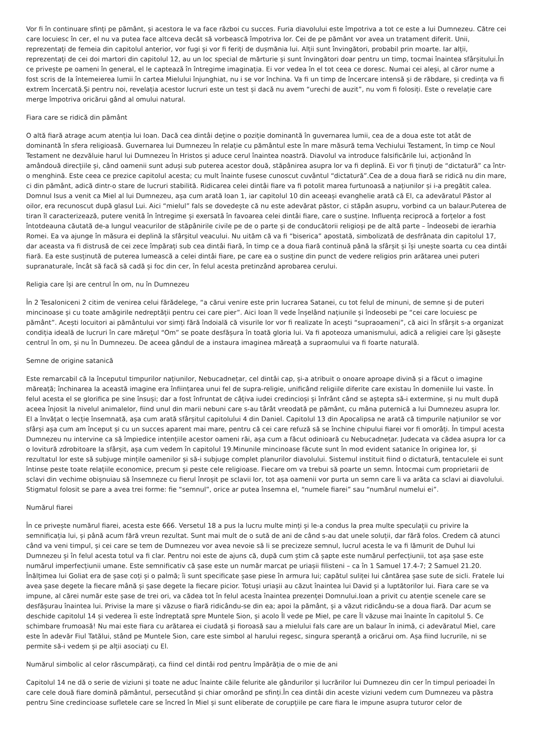Vor fi în continuare sfinți pe pământ, și acestora le va face război cu succes. Furia diavolului este împotriva a tot ce este a lui Dumnezeu. Către cei care locuiesc în cer, el nu va putea face altceva decât să vorbească împotriva lor. Cei de pe pământ vor avea un tratament diferit. Unii, reprezentați de femeia din capitolul anterior, vor fugi și vor fi feriți de dușmănia lui. Alții sunt învingători, probabil prin moarte. Iar alții, reprezentați de cei doi martori din capitolul 12, au un loc special de mărturie și sunt învingători doar pentru un timp, tocmai înaintea sfârșitului.În ce privește pe oameni în general, el le captează în întregime imaginația. Ei vor vedea în el tot ceea ce doresc. Numai cei aleși, al căror nume a fost scris de la întemeierea lumii în cartea Mielului înjunghiat, nu i se vor închina. Va fi un timp de încercare intensă și de răbdare, și credința va fi extrem încercată.Și pentru noi, revelația acestor lucruri este un test și dacă nu avem “urechi de auzit”, nu vom fi folosiți. Este o revelație care merge împotriva oricărui gând al omului natural.
Fiara care se ridică din pământ
O altă fiară atrage acum atenția lui Ioan. Dacă cea dintâi deține o poziție dominantă în guvernarea lumii, cea de a doua este tot atât de dominantă în sfera religioasă. Guvernarea lui Dumnezeu în relație cu pământul este în mare măsură tema Vechiului Testament, în timp ce Noul Testament ne dezvăluie harul lui Dumnezeu în Hristos și aduce cerul înaintea noastră. Diavolul va introduce falsificările lui, acționând în amândouă direcțiile și, când oamenii sunt aduși sub puterea acestor două, stăpânirea asupra lor va fi deplină. Ei vor fi ținuți de “dictatură” ca într-o menghină. Este ceea ce prezice capitolul acesta; cu mult înainte fusese cunoscut cuvântul “dictatură”.Cea de a doua fiară se ridică nu din mare, ci din pământ, adică dintr-o stare de lucruri stabilită. Ridicarea celei dintâi fiare va fi potolit marea furtunoasă a națiunilor și i-a pregătit calea. Domnul Isus a venit ca Miel al lui Dumnezeu, așa cum arată Ioan 1, iar capitolul 10 din aceeași evanghelie arată că El, ca adevăratul Păstor al oilor, era recunoscut după glasul Lui. Aici “mielul” fals se dovedește că nu este adevărat păstor, ci stăpân asupru, vorbind ca un balaur.Puterea de tiran îl caracterizează, putere venită în întregime și exersată în favoarea celei dintâi fiare, care o susține. Influența reciprocă a forțelor a fost întotdeauna căutată de-a lungul veacurilor de stăpânirile civile pe de o parte și de conducătorii religioși pe de altă parte – îndeosebi de ierarhia Romei. Ea va ajunge în măsura ei deplină la sfârșitul veacului. Nu uităm că va fi “biserica” apostată, simbolizată de desfrânata din capitolul 17, dar aceasta va fi distrusă de cei zece împărați sub cea dintâi fiară, în timp ce a doua fiară continuă până la sfârșit și își unește soarta cu cea dintâi fiară. Ea este susținută de puterea lumească a celei dintâi fiare, pe care ea o susține din punct de vedere religios prin arătarea unei puteri supranaturale, încât să facă să cadă și foc din cer, în felul acesta pretinzând aprobarea cerului.
Religia care își are centrul în om, nu în Dumnezeu
În 2 Tesaloniceni 2 citim de venirea celui fărădelege, “a cărui venire este prin lucrarea Satanei, cu tot felul de minuni, de semne și de puteri mincinoase și cu toate amăgirile nedreptății pentru cei care pier”. Aici Ioan îl vede înșelând națiunile și îndeosebi pe “cei care locuiesc pe pământ”. Acești locuitori ai pământului vor simți fără îndoială că visurile lor vor fi realizate în acești “supraoameni”, că aici în sfârșit s-a organizat condiția ideală de lucruri în care măreţul “Om” se poate desfășura în toată gloria lui. Va fi apoteoza umanismului, adică a religiei care își găsește centrul în om, și nu în Dumnezeu. De aceea gândul de a instaura imaginea măreață a supraomului va fi foarte naturală.
Semne de origine satanică
Este remarcabil că la începutul timpurilor națiunilor, Nebucadnețar, cel dintâi cap, și-a atribuit o onoare aproape divină și a făcut o imagine măreață; închinarea la această imagine era înființarea unui fel de supra-religie, unificând religiile diferite care existau în domeniile lui vaste. În felul acesta el se glorifica pe sine însuși; dar a fost înfruntat de câțiva iudei credincioși și înfrânt când se aștepta să-i extermine, și nu mult după aceea înjosit la nivelul animalelor, fiind unul din marii nebuni care s-au târât vreodată pe pământ, cu mâna puternică a lui Dumnezeu asupra lor. El a învățat o lecție însemnată, așa cum arată sfârșitul capitolului 4 din Daniel. Capitolul 13 din Apocalipsa ne arată că timpurile națiunilor se vor sfârși așa cum am început și cu un succes aparent mai mare, pentru că cei care refuză să se închine chipului fiarei vor fi omorâți. În timpul acesta Dumnezeu nu intervine ca să împiedice intențiile acestor oameni răi, așa cum a făcut odinioară cu Nebucadnețar. Judecata va cădea asupra lor ca o lovitură zdrobitoare la sfârșit, așa cum vedem în capitolul 19.Minunile mincinoase făcute sunt în mod evident satanice în originea lor, și rezultatul lor este să subjuge mințile oamenilor și să-i subjuge complet planurilor diavolului. Sistemul instituit fiind o dictatură, tentaculele ei sunt întinse peste toate relațiile economice, precum și peste cele religioase. Fiecare om va trebui să poarte un semn. Întocmai cum proprietarii de sclavi din vechime obișnuiau să însemneze cu fierul înroșit pe sclavii lor, tot așa oamenii vor purta un semn care îi va arăta ca sclavi ai diavolului. Stigmatul folosit se pare a avea trei forme: fie “semnul”, orice ar putea însemna el, “numele fiarei” sau “numărul numelui ei”.
Numărul fiarei
În ce privește numărul fiarei, acesta este 666. Versetul 18 a pus la lucru multe minți și le-a condus la prea multe speculații cu privire la semnificația lui, și până acum fără vreun rezultat. Sunt mai mult de o sută de ani de când s-au dat unele soluții, dar fără folos. Credem că atunci când va veni timpul, și cei care se tem de Dumnezeu vor avea nevoie să li se precizeze semnul, lucrul acesta le va fi lămurit de Duhul lui Dumnezeu și în felul acesta totul va fi clar. Pentru noi este de ajuns că, după cum știm că șapte este numărul perfecțiunii, tot așa șase este numărul imperfecțiunii umane. Este semnificativ că șase este un număr marcat pe uriașii filisteni – ca în 1 Samuel 17.4-7; 2 Samuel 21.20. Înălțimea lui Goliat era de șase coți și o palmă; îi sunt specificate șase piese în armura lui; capătul suliței lui cântărea șase sute de sicli. Fratele lui avea șase degete la fiecare mână și șase degete la fiecare picior. Totuși uriașii au căzut înaintea lui David și a luptătorilor lui. Fiara care se va impune, al cărei număr este șase de trei ori, va cădea tot în felul acesta înaintea prezenței Domnului.Ioan a privit cu atenție scenele care se desfășurau înaintea lui. Privise la mare și văzuse o fiară ridicându-se din ea; apoi la pământ, și a văzut ridicându-se a doua fiară. Dar acum se deschide capitolul 14 și vederea îi este îndreptată spre Muntele Sion, și acolo Îl vede pe Miel, pe care Îl văzuse mai înainte în capitolul 5. Ce schimbare frumoasă! Nu mai este fiara cu arătarea ei ciudată și fioroasă sau a mielului fals care are un balaur în inimă, ci adevăratul Miel, care este în adevăr Fiul Tatălui, stând pe Muntele Sion, care este simbol al harului regesc, singura speranță a oricărui om. Așa fiind lucrurile, ni se permite să-i vedem și pe alții asociați cu El.
Numărul simbolic al celor răscumpărați, ca fiind cel dintâi rod pentru împărăția de o mie de ani
Capitolul 14 ne dă o serie de viziuni și toate ne aduc înainte căile felurite ale gândurilor și lucrărilor lui Dumnezeu din cer în timpul perioadei în care cele două fiare domină pământul, persecutând și chiar omorând pe sfinți.În cea dintâi din aceste viziuni vedem cum Dumnezeu va păstra pentru Sine credincioase sufletele care se încred în Miel și sunt eliberate de corupțiile pe care fiara le impune asupra tuturor celor de